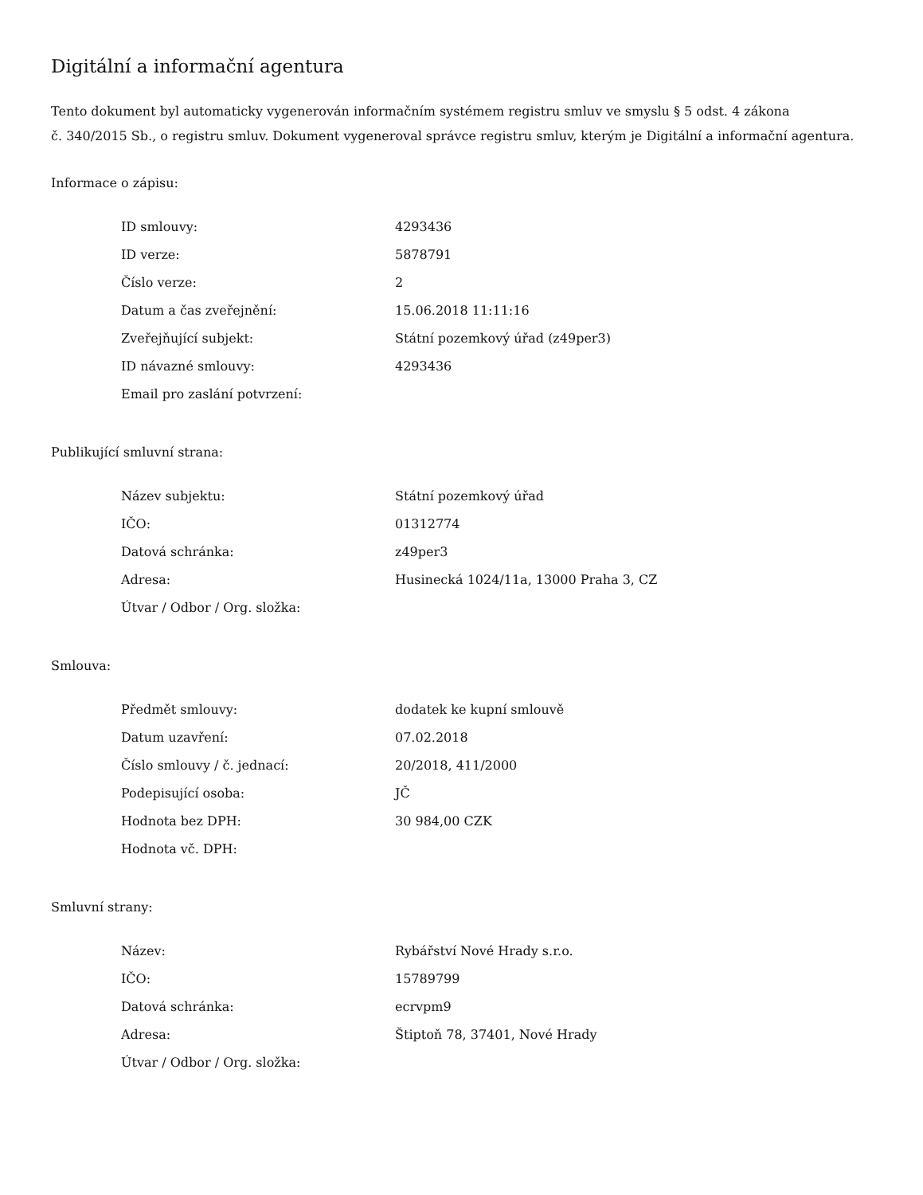Digitální a informační agentura
Tento dokument byl automaticky vygenerován informačním systémem registru smluv ve smyslu § 5 odst. 4 zákona
č. 340/2015 Sb., o registru smluv. Dokument vygeneroval správce registru smluv, kterým je Digitální a informační agentura.
Informace o zápisu:
| ID smlouvy: | 4293436 |
| ID verze: | 5878791 |
| Číslo verze: | 2 |
| Datum a čas zveřejnění: | 15.06.2018 11:11:16 |
| Zveřejňující subjekt: | Státní pozemkový úřad (z49per3) |
| ID návazné smlouvy: | 4293436 |
| Email pro zaslání potvrzení: | |
Publikující smluvní strana:
| Název subjektu: | Státní pozemkový úřad |
| IČO: | 01312774 |
| Datová schránka: | z49per3 |
| Adresa: | Husinecká 1024/11a, 13000 Praha 3, CZ |
| Útvar / Odbor / Org. složka: | |
Smlouva:
| Předmět smlouvy: | dodatek ke kupní smlouvě |
| Datum uzavření: | 07.02.2018 |
| Číslo smlouvy / č. jednací: | 20/2018, 411/2000 |
| Podepisující osoba: | JČ |
| Hodnota bez DPH: | 30 984,00 CZK |
| Hodnota vč. DPH: | |
Smluvní strany:
| Název: | Rybářství Nové Hrady s.r.o. |
| IČO: | 15789799 |
| Datová schránka: | ecrvpm9 |
| Adresa: | Štiptoň 78, 37401, Nové Hrady |
| Útvar / Odbor / Org. složka: | |